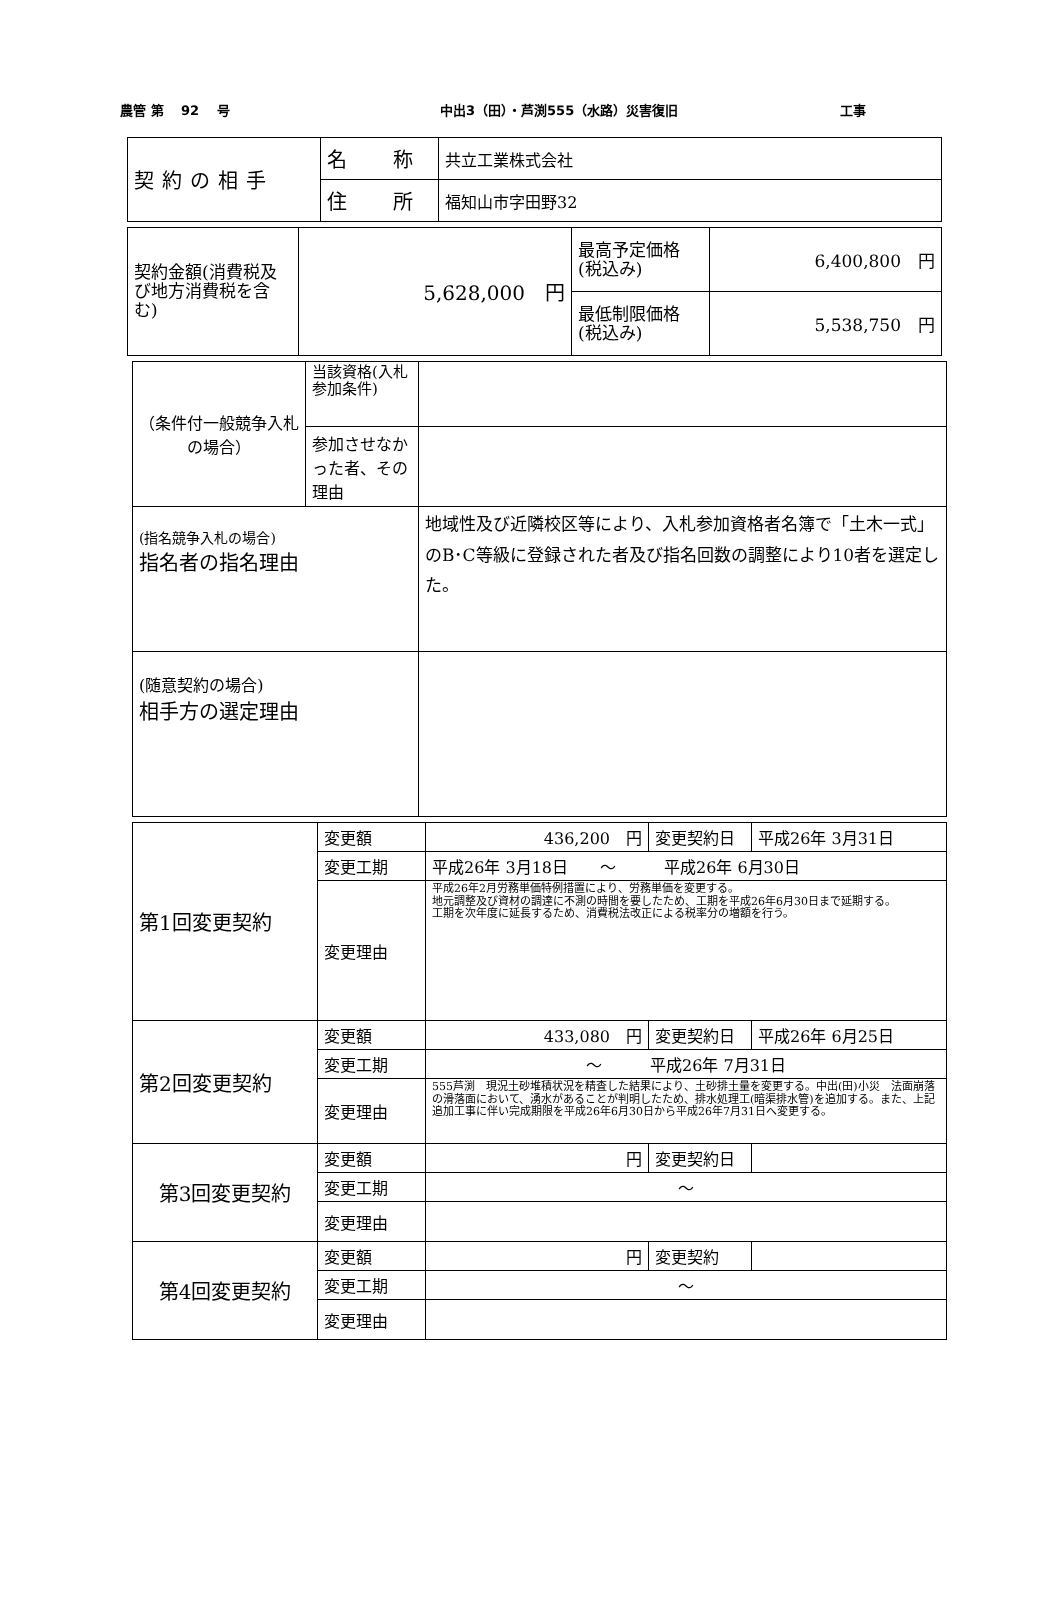農管 第　 92　 号
中出3（田）・芦渕555（水路）災害復旧
工事
| 契約の相手 | 名 称 | 共立工業株式会社 |
| | 住 所 | 福知山市字田野32 |
| 契約金額(消費税及び地方消費税を含む) | 5,628,000 円 | 最高予定価格 (税込み) | 6,400,800 円 |
| | | 最低制限価格 (税込み) | 5,538,750 円 |
| （条件付一般競争入札の場合） | 当該資格(入札参加条件) | |
| | 参加させなかった者、その理由 | |
| (指名競争入札の場合) 指名者の指名理由 | | 地域性及び近隣校区等により、入札参加資格者名簿で「土木一式」のB･C等級に登録された者及び指名回数の調整により10者を選定した。 |
| (随意契約の場合) 相手方の選定理由 | | |
| 第1回変更契約 | 変更額 | 436,200 円 | 変更契約日 | 平成26年 3月31日 |
| | 変更工期 | 平成26年 3月18日 〜 平成26年 6月30日 | | |
| | 変更理由 | 平成26年2月労務単価特例措置により、労務単価を変更する。 地元調整及び資材の調達に不測の時間を要したため、工期を平成26年6月30日まで延期する。 工期を次年度に延長するため、消費税法改正による税率分の増額を行う。 | | |
| 第2回変更契約 | 変更額 | 433,080 円 | 変更契約日 | 平成26年 6月25日 |
| | 変更工期 | 〜 平成26年 7月31日 | | |
| | 変更理由 | 555芦渕 現況土砂堆積状況を精査した結果により、土砂排土量を変更する。中出(田)小災 法面崩落の滑落面において、湧水があることが判明したため、排水処理工(暗渠排水管)を追加する。また、上記追加工事に伴い完成期限を平成26年6月30日から平成26年7月31日へ変更する。 | | |
| 第3回変更契約 | 変更額 | 円 | 変更契約日 | |
| | 変更工期 | 〜 | | |
| | 変更理由 | | | |
| 第4回変更契約 | 変更額 | 円 | 変更契約 | |
| | 変更工期 | 〜 | | |
| | 変更理由 | | | |